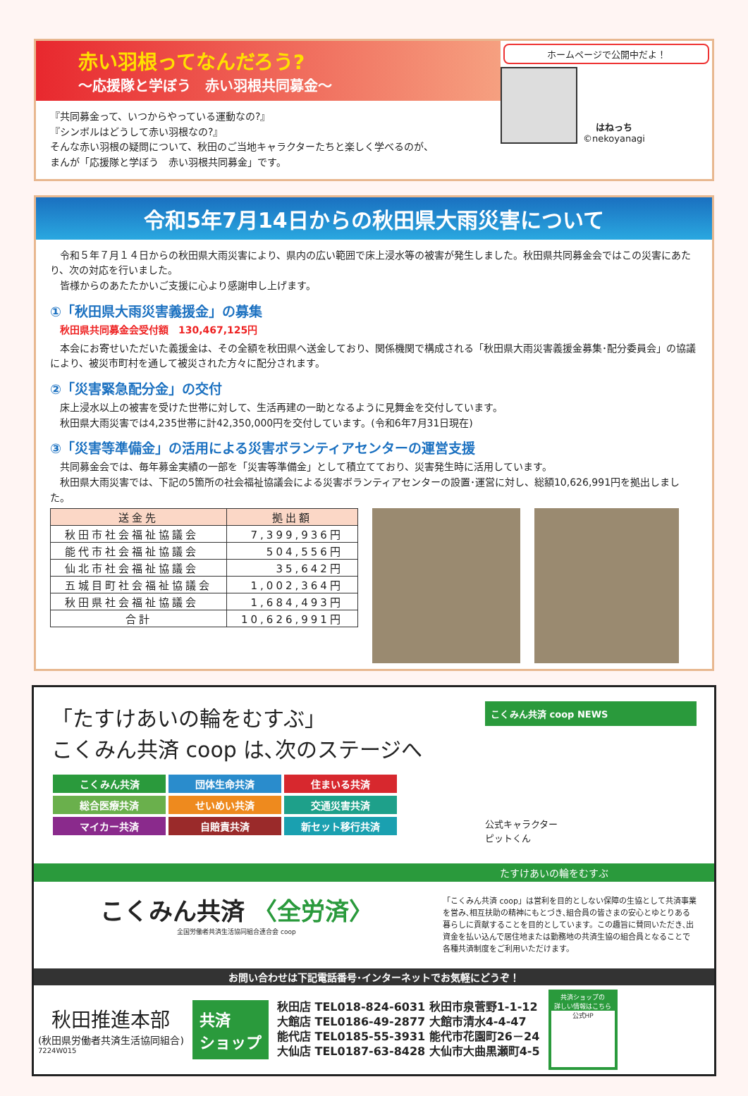赤い羽根ってなんだろう?
～応援隊と学ぼう　赤い羽根共同募金～
『共同募金って、いつからやっている運動なの?』
『シンボルはどうして赤い羽根なの?』
そんな赤い羽根の疑問について、秋田のご当地キャラクターたちと楽しく学べるのが、
まんが「応援隊と学ぼう　赤い羽根共同募金」です。
ホームページで公開中だよ！
はねっち
©nekoyanagi
令和5年7月14日からの秋田県大雨災害について
　令和５年７月１４日からの秋田県大雨災害により、県内の広い範囲で床上浸水等の被害が発生しました。秋田県共同募金会ではこの災害にあたり、次の対応を行いました。
　皆様からのあたたかいご支援に心より感謝申し上げます。
①「秋田県大雨災害義援金」の募集
　秋田県共同募金会受付額　130,467,125円
　本会にお寄せいただいた義援金は、その全額を秋田県へ送金しており、関係機関で構成される「秋田県大雨災害義援金募集･配分委員会」の協議により、被災市町村を通して被災された方々に配分されます。
②「災害緊急配分金」の交付
　床上浸水以上の被害を受けた世帯に対して、生活再建の一助となるように見舞金を交付しています。
　秋田県大雨災害では4,235世帯に計42,350,000円を交付しています。(令和6年7月31日現在)
③「災害等準備金」の活用による災害ボランティアセンターの運営支援
　共同募金会では、毎年募金実績の一部を「災害等準備金」として積立てており、災害発生時に活用しています。
　秋田県大雨災害では、下記の5箇所の社会福祉協議会による災害ボランティアセンターの設置･運営に対し、総額10,626,991円を拠出しました。
| 送金先 | 拠出額 |
| --- | --- |
| 秋田市社会福祉協議会 | 7,399,936円 |
| 能代市社会福祉協議会 | 504,556円 |
| 仙北市社会福祉協議会 | 35,642円 |
| 五城目町社会福祉協議会 | 1,002,364円 |
| 秋田県社会福祉協議会 | 1,684,493円 |
| 合計 | 10,626,991円 |
「たすけあいの輪をむすぶ」
こくみん共済 coop は､次のステージへ
こくみん共済 団体生命共済 住まいる共済
総合医療共済 せいめい共済 交通災害共済
マイカー共済 自賠責共済 新セット移行共済
こくみん共済 coop NEWS
公式キャラクター
ピットくん
たすけあいの輪をむすぶ
こくみん共済 〈全労済〉
全国労働者共済生活協同組合連合会 coop
「こくみん共済 coop」は営利を目的としない保障の生協として共済事業を営み､相互扶助の精神にもとづき､組合員の皆さまの安心とゆとりある暮らしに貢献することを目的としています。この趣旨に賛同いただき､出資金を払い込んで居住地または勤務地の共済生協の組合員となることで各種共済制度をご利用いただけます。
お問い合わせは下記電話番号･インターネットでお気軽にどうぞ！
秋田推進本部
(秋田県労働者共済生活協同組合)
7224W015
共済
ショップ
秋田店 TEL018-824-6031 秋田市泉菅野1-1-12
大館店 TEL0186-49-2877 大館市清水4-4-47
能代店 TEL0185-55-3931 能代市花園町26－24
大仙店 TEL0187-63-8428 大仙市大曲黒瀬町4-5
共済ショップの
詳しい情報はこちら
公式HP